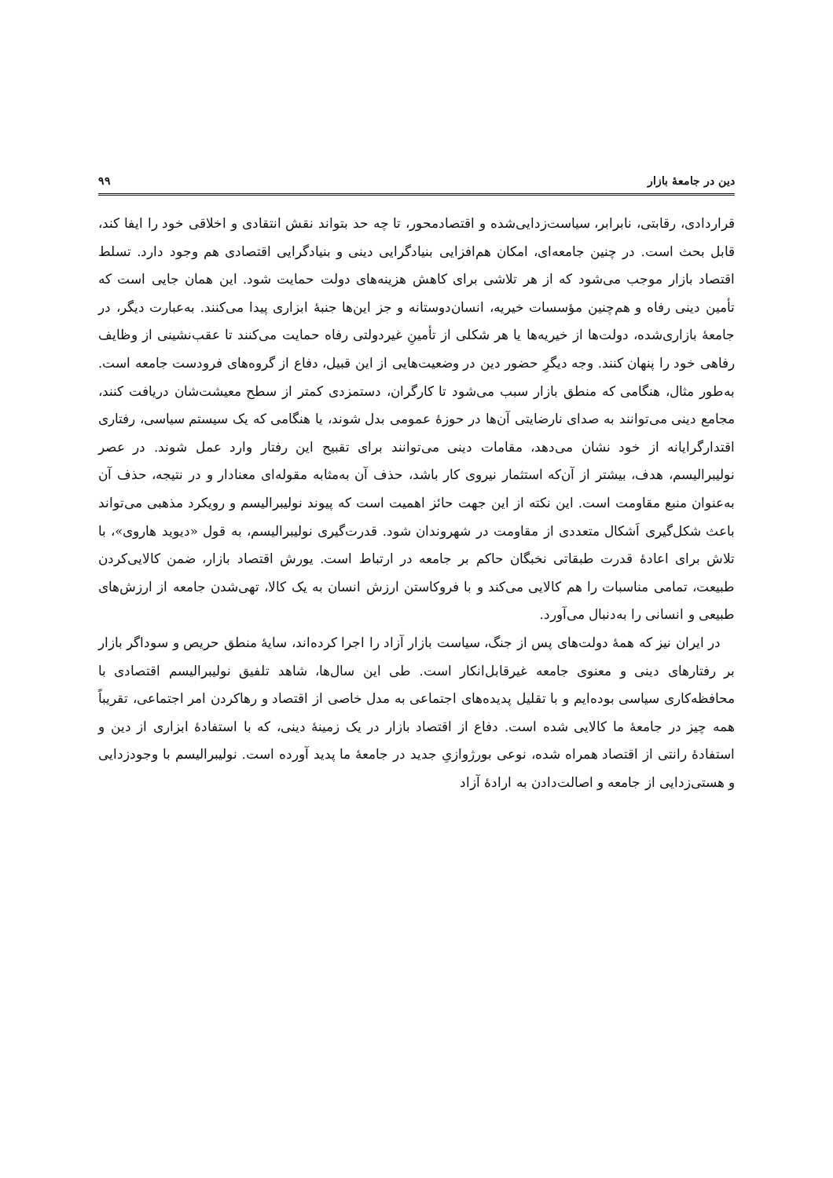دین در جامعهٔ بازار ۹۹
قراردادی، رقابتی، نابرابر، سیاست‌زدایی‌شده و اقتصادمحور، تا چه حد بتواند نقش انتقادی و اخلاقی خود را ایفا کند، قابل بحث است. در چنین جامعه‌ای، امکان هم‌افزایی بنیادگرایی دینی و بنیادگرایی اقتصادی هم وجود دارد. تسلط اقتصاد بازار موجب می‌شود که از هر تلاشی برای کاهش هزینه‌های دولت حمایت شود. این همان جایی است که تأمین دینی رفاه و هم‌چنین مؤسسات خیریه، انسان‌دوستانه و جز این‌ها جنبهٔ ابزاری پیدا می‌کنند. به‌عبارت دیگر، در جامعهٔ بازاری‌شده، دولت‌ها از خیریه‌ها یا هر شکلی از تأمینِ غیردولتی رفاه حمایت می‌کنند تا عقب‌نشینی از وظایف رفاهی خود را پنهان کنند. وجه دیگرِ حضور دین در وضعیت‌هایی از این قبیل، دفاع از گروه‌های فرودست جامعه است. به‌طور مثال، هنگامی که منطق بازار سبب می‌شود تا کارگران، دستمزدی کمتر از سطح معیشت‌شان دریافت کنند، مجامع دینی می‌توانند به صدای نارضایتی آن‌ها در حوزهٔ عمومی بدل شوند، یا هنگامی که یک سیستم سیاسی، رفتاری اقتدارگرایانه از خود نشان می‌دهد، مقامات دینی می‌توانند برای تقبیح این رفتار وارد عمل شوند. در عصر نولیبرالیسم، هدف، بیشتر از آن‌که استثمار نیروی کار باشد، حذف آن به‌مثابه مقوله‌ای معنادار و در نتیجه، حذف آن به‌عنوان منبع مقاومت است. این نکته از این جهت حائز اهمیت است که پیوند نولیبرالیسم و رویکرد مذهبی می‌تواند باعث شکل‌گیری اَشکال متعددی از مقاومت در شهروندان شود. قدرت‌گیری نولیبرالیسم، به قول «دیوید هاروی»، با تلاش برای اعادهٔ قدرت طبقاتی نخبگان حاکم بر جامعه در ارتباط است. یورش اقتصاد بازار، ضمن کالایی‌کردن طبیعت، تمامی مناسبات را هم کالایی می‌کند و با فروکاستن ارزش انسان به یک کالا، تهی‌شدن جامعه از ارزش‌های طبیعی و انسانی را به‌دنبال می‌آورد.
در ایران نیز که همهٔ دولت‌های پس از جنگ، سیاست بازار آزاد را اجرا کرده‌اند، سایهٔ منطق حریص و سوداگر بازار بر رفتارهای دینی و معنوی جامعه غیرقابل‌انکار است. طی این سال‌ها، شاهد تلفیق نولیبرالیسم اقتصادی با محافظه‌کاری سیاسی بوده‌ایم و با تقلیل پدیده‌های اجتماعی به مدل خاصی از اقتصاد و رهاکردن امر اجتماعی، تقریباً همه چیز در جامعهٔ ما کالایی شده است. دفاع از اقتصاد بازار در یک زمینهٔ دینی، که با استفادهٔ ابزاری از دین و استفادهٔ رانتی از اقتصاد همراه شده، نوعی بورژوازیِ جدید در جامعهٔ ما پدید آورده است. نولیبرالیسم با وجودزدایی و هستی‌زدایی از جامعه و اصالت‌دادن به ارادهٔ آزاد